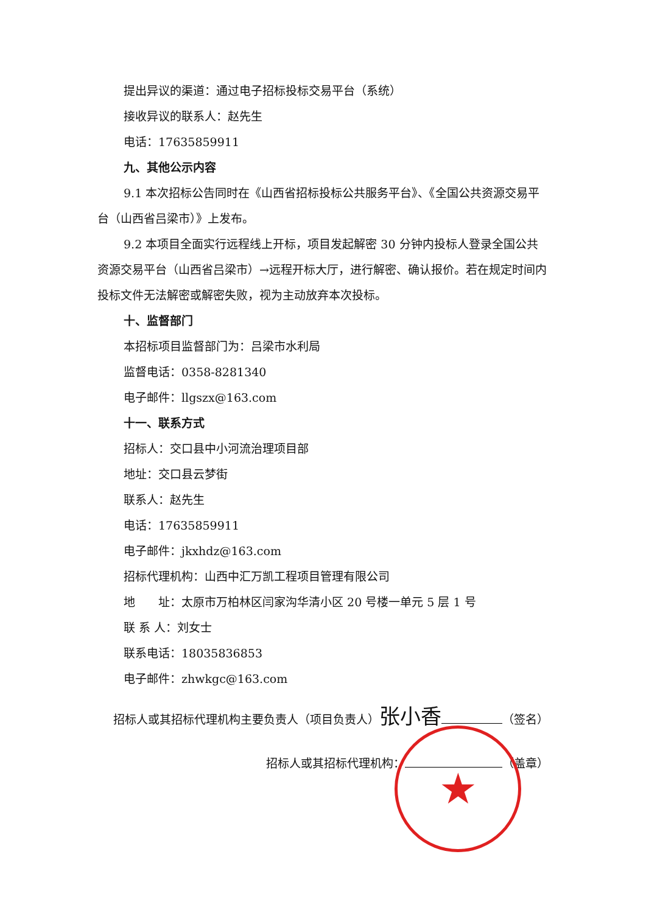提出异议的渠道：通过电子招标投标交易平台（系统）
接收异议的联系人：赵先生
电话：17635859911
九、其他公示内容
9.1 本次招标公告同时在《山西省招标投标公共服务平台》、《全国公共资源交易平台（山西省吕梁市）》上发布。
9.2 本项目全面实行远程线上开标，项目发起解密 30 分钟内投标人登录全国公共资源交易平台（山西省吕梁市）→远程开标大厅，进行解密、确认报价。若在规定时间内投标文件无法解密或解密失败，视为主动放弃本次投标。
十、监督部门
本招标项目监督部门为：吕梁市水利局
监督电话：0358-8281340
电子邮件：llgszx@163.com
十一、联系方式
招标人：交口县中小河流治理项目部
地址：交口县云梦街
联系人：赵先生
电话：17635859911
电子邮件：jkxhdz@163.com
招标代理机构：山西中汇万凯工程项目管理有限公司
地　　址：太原市万柏林区闫家沟华清小区 20 号楼一单元 5 层 1 号
联 系 人：刘女士
联系电话：18035836853
电子邮件：zhwkgc@163.com
招标人或其招标代理机构主要负责人（项目负责人）张小香 （签名）
招标人或其招标代理机构： （盖章）
★